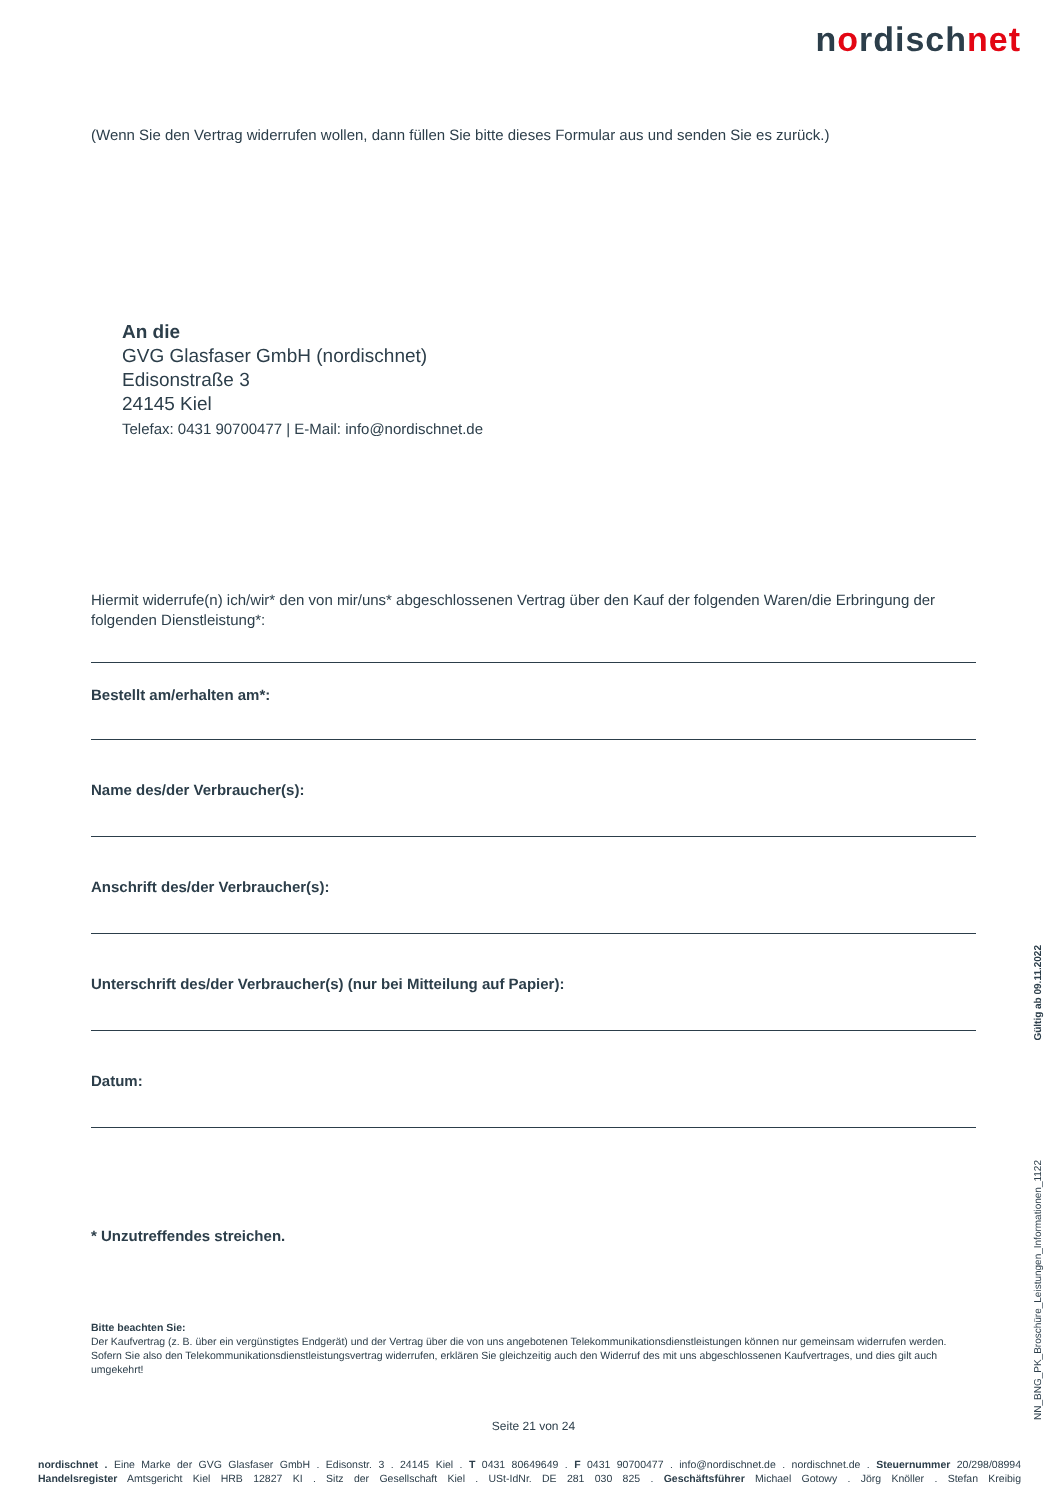nordischnet
(Wenn Sie den Vertrag widerrufen wollen, dann füllen Sie bitte dieses Formular aus und senden Sie es zurück.)
An die
GVG Glasfaser GmbH (nordischnet)
Edisonstraße 3
24145 Kiel
Telefax: 0431 90700477 | E-Mail: info@nordischnet.de
Hiermit widerrufe(n) ich/wir* den von mir/uns* abgeschlossenen Vertrag über den Kauf der folgenden Waren/die Erbringung der folgenden Dienstleistung*:
Bestellt am/erhalten am*:
Name des/der Verbraucher(s):
Anschrift des/der Verbraucher(s):
Unterschrift des/der Verbraucher(s) (nur bei Mitteilung auf Papier):
Datum:
* Unzutreffendes streichen.
Bitte beachten Sie:
Der Kaufvertrag (z. B. über ein vergünstigtes Endgerät) und der Vertrag über die von uns angebotenen Telekommunikationsdienstleistungen können nur gemeinsam widerrufen werden. Sofern Sie also den Telekommunikationsdienstleistungsvertrag widerrufen, erklären Sie gleichzeitig auch den Widerruf des mit uns abgeschlossenen Kaufvertrages, und dies gilt auch umgekehrt!
Seite 21 von 24
Gültig ab 09.11.2022
NN_BNG_PK_Broschüre_Leistungen_Informationen_1122
nordischnet . Eine Marke der GVG Glasfaser GmbH . Edisonstr. 3 . 24145 Kiel . T 0431 80649649 . F 0431 90700477 . info@nordischnet.de . nordischnet.de . Steuernummer 20/298/08994
Handelsregister Amtsgericht Kiel HRB 12827 KI . Sitz der Gesellschaft Kiel . USt-IdNr. DE 281 030 825 . Geschäftsführer Michael Gotowy . Jörg Knöller . Stefan Kreibig